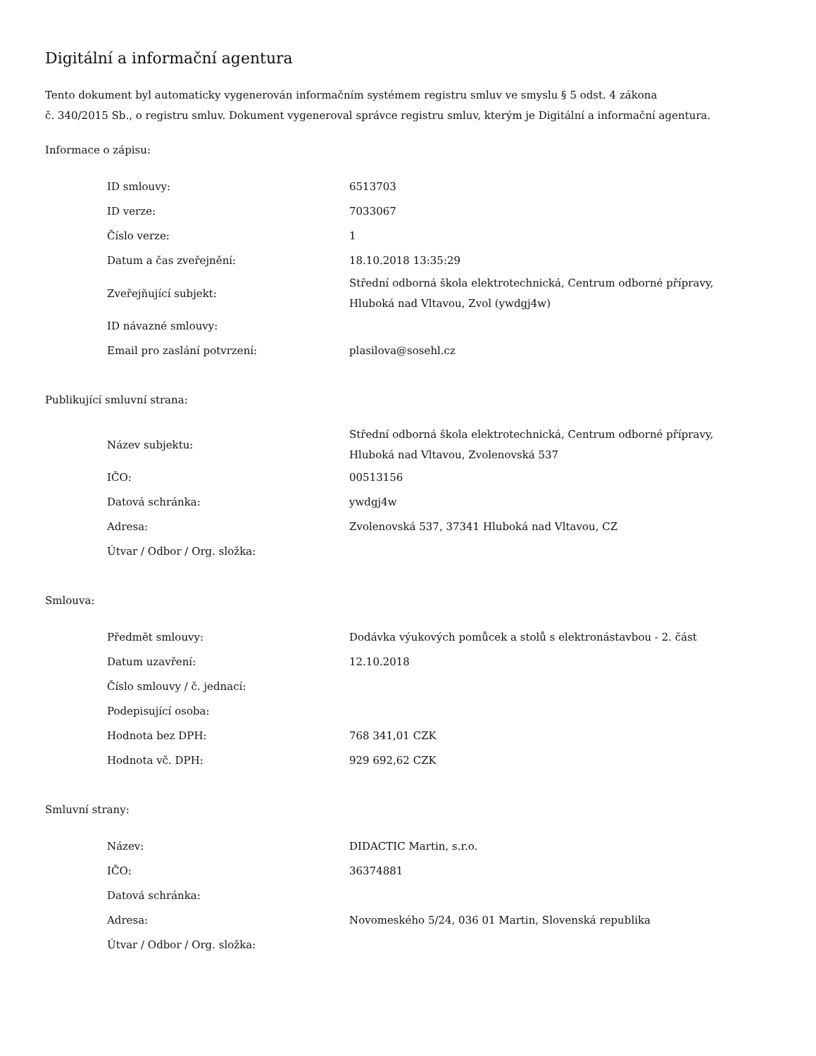Digitální a informační agentura
Tento dokument byl automaticky vygenerován informačním systémem registru smluv ve smyslu § 5 odst. 4 zákona
č. 340/2015 Sb., o registru smluv. Dokument vygeneroval správce registru smluv, kterým je Digitální a informační agentura.
Informace o zápisu:
| ID smlouvy: | 6513703 |
| ID verze: | 7033067 |
| Číslo verze: | 1 |
| Datum a čas zveřejnění: | 18.10.2018 13:35:29 |
| Zveřejňující subjekt: | Střední odborná škola elektrotechnická, Centrum odborné přípravy, Hluboká nad Vltavou, Zvol (ywdgj4w) |
| ID návazné smlouvy: | |
| Email pro zaslání potvrzení: | plasilova@sosehl.cz |
Publikující smluvní strana:
| Název subjektu: | Střední odborná škola elektrotechnická, Centrum odborné přípravy, Hluboká nad Vltavou, Zvolenovská 537 |
| IČO: | 00513156 |
| Datová schránka: | ywdgj4w |
| Adresa: | Zvolenovská 537, 37341 Hluboká nad Vltavou, CZ |
| Útvar / Odbor / Org. složka: | |
Smlouva:
| Předmět smlouvy: | Dodávka výukových pomůcek a stolů s elektronástavbou - 2. část |
| Datum uzavření: | 12.10.2018 |
| Číslo smlouvy / č. jednací: | |
| Podepisující osoba: | |
| Hodnota bez DPH: | 768 341,01 CZK |
| Hodnota vč. DPH: | 929 692,62 CZK |
Smluvní strany:
| Název: | DIDACTIC Martin, s.r.o. |
| IČO: | 36374881 |
| Datová schránka: | |
| Adresa: | Novomeského 5/24, 036 01 Martin, Slovenská republika |
| Útvar / Odbor / Org. složka: | |